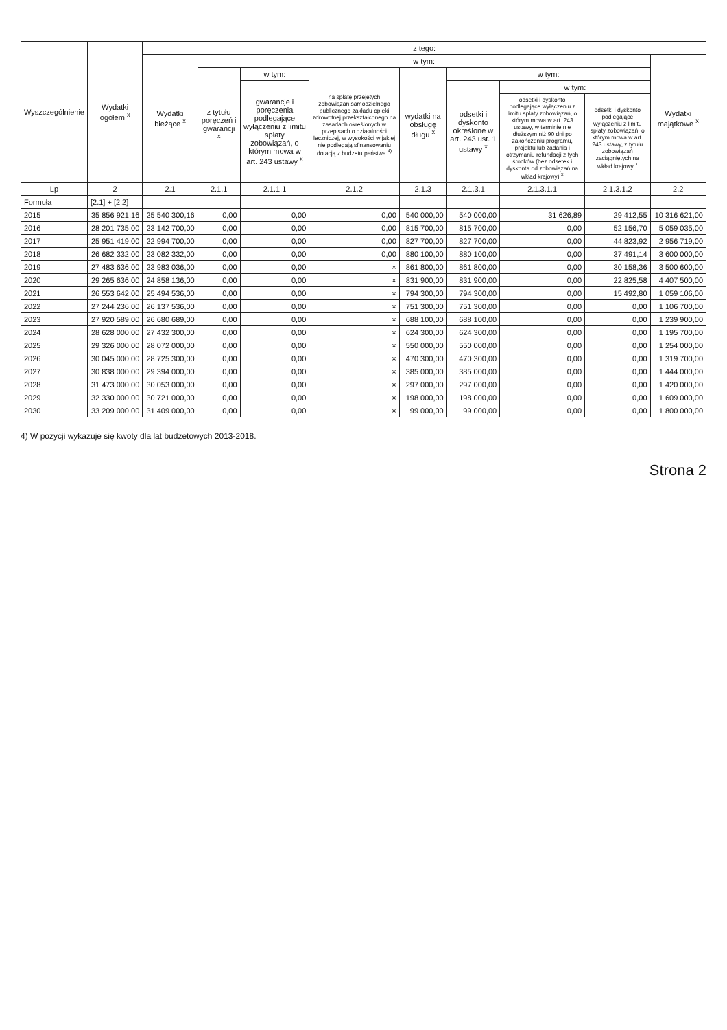| Wyszczególnienie | Wydatki ogółem <sup>x</sup> | z tego: | | | | | | | | |
| --- | --- | --- | --- | --- | --- | --- | --- | --- | --- | --- |
| | | Wydatki bieżące <sup>x</sup> | w tym: | | | | | | | Wydatki majątkowe <sup>x</sup> |
| | | | z tytułu poręczeń i gwarancji <sup>x</sup> | w tym: | na spłatę przejętych zobowiązań samodzielnego publicznego zakładu opieki zdrowotnej przekształconego na zasadach określonych w przepisach o działalności leczniczej, w wysokości w jakiej nie podlegają sfinansowaniu dotacją z budżetu państwa <sup>4)</sup> | wydatki na obsługę długu <sup>x</sup> | w tym: | | | |
| | | | | gwarancje i poręczenia podlegające wyłączeniu z limitu spłaty zobowiązań, o którym mowa w art. 243 ustawy <sup>x</sup> | | | odsetki i dyskonto określone w art. 243 ust. 1 ustawy <sup>x</sup> | w tym: | | |
| | | | | | | | | odsetki i dyskonto podlegające wyłączeniu z limitu spłaty zobowiązań, o którym mowa w art. 243 ustawy, w terminie nie dłuższym niż 90 dni po zakończeniu programu, projektu lub zadania i otrzymaniu refundacji z tych środków (bez odsetek i dyskonta od zobowiązań na wkład krajowy) <sup>x</sup> | odsetki i dyskonto podlegające wyłączeniu z limitu spłaty zobowiązań, o którym mowa w art. 243 ustawy, z tytułu zobowiązań zaciągniętych na wkład krajowy <sup>x</sup> | |
| Lp | 2 | 2.1 | 2.1.1 | 2.1.1.1 | 2.1.2 | 2.1.3 | 2.1.3.1 | 2.1.3.1.1 | 2.1.3.1.2 | 2.2 |
| Formuła | [2.1] + [2.2] | | | | | | | | | |
| 2015 | 35 856 921,16 | 25 540 300,16 | 0,00 | 0,00 | 0,00 | 540 000,00 | 540 000,00 | 31 626,89 | 29 412,55 | 10 316 621,00 |
| 2016 | 28 201 735,00 | 23 142 700,00 | 0,00 | 0,00 | 0,00 | 815 700,00 | 815 700,00 | 0,00 | 52 156,70 | 5 059 035,00 |
| 2017 | 25 951 419,00 | 22 994 700,00 | 0,00 | 0,00 | 0,00 | 827 700,00 | 827 700,00 | 0,00 | 44 823,92 | 2 956 719,00 |
| 2018 | 26 682 332,00 | 23 082 332,00 | 0,00 | 0,00 | 0,00 | 880 100,00 | 880 100,00 | 0,00 | 37 491,14 | 3 600 000,00 |
| 2019 | 27 483 636,00 | 23 983 036,00 | 0,00 | 0,00 | × | 861 800,00 | 861 800,00 | 0,00 | 30 158,36 | 3 500 600,00 |
| 2020 | 29 265 636,00 | 24 858 136,00 | 0,00 | 0,00 | × | 831 900,00 | 831 900,00 | 0,00 | 22 825,58 | 4 407 500,00 |
| 2021 | 26 553 642,00 | 25 494 536,00 | 0,00 | 0,00 | × | 794 300,00 | 794 300,00 | 0,00 | 15 492,80 | 1 059 106,00 |
| 2022 | 27 244 236,00 | 26 137 536,00 | 0,00 | 0,00 | × | 751 300,00 | 751 300,00 | 0,00 | 0,00 | 1 106 700,00 |
| 2023 | 27 920 589,00 | 26 680 689,00 | 0,00 | 0,00 | × | 688 100,00 | 688 100,00 | 0,00 | 0,00 | 1 239 900,00 |
| 2024 | 28 628 000,00 | 27 432 300,00 | 0,00 | 0,00 | × | 624 300,00 | 624 300,00 | 0,00 | 0,00 | 1 195 700,00 |
| 2025 | 29 326 000,00 | 28 072 000,00 | 0,00 | 0,00 | × | 550 000,00 | 550 000,00 | 0,00 | 0,00 | 1 254 000,00 |
| 2026 | 30 045 000,00 | 28 725 300,00 | 0,00 | 0,00 | × | 470 300,00 | 470 300,00 | 0,00 | 0,00 | 1 319 700,00 |
| 2027 | 30 838 000,00 | 29 394 000,00 | 0,00 | 0,00 | × | 385 000,00 | 385 000,00 | 0,00 | 0,00 | 1 444 000,00 |
| 2028 | 31 473 000,00 | 30 053 000,00 | 0,00 | 0,00 | × | 297 000,00 | 297 000,00 | 0,00 | 0,00 | 1 420 000,00 |
| 2029 | 32 330 000,00 | 30 721 000,00 | 0,00 | 0,00 | × | 198 000,00 | 198 000,00 | 0,00 | 0,00 | 1 609 000,00 |
| 2030 | 33 209 000,00 | 31 409 000,00 | 0,00 | 0,00 | × | 99 000,00 | 99 000,00 | 0,00 | 0,00 | 1 800 000,00 |
4) W pozycji wykazuje się kwoty dla lat budżetowych 2013-2018.
Strona 2